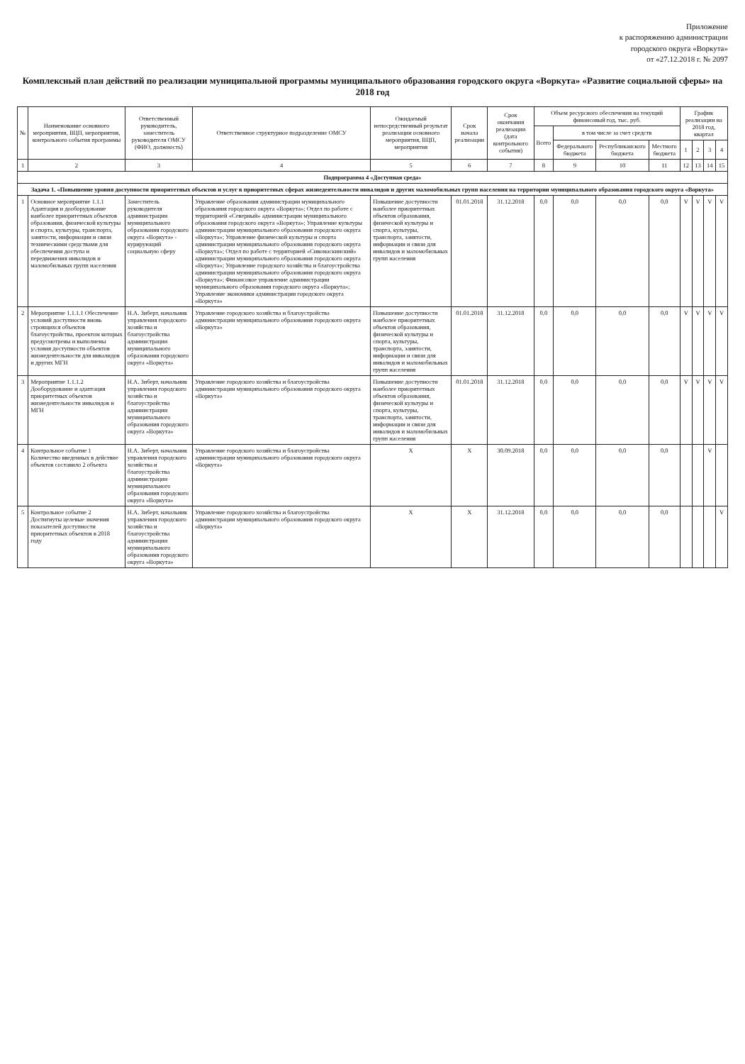Приложение
к распоряжению администрации
городского округа «Воркута»
от «27.12.2018 г. № 2097
Комплексный план действий по реализации муниципальной программы муниципального образования городского округа «Воркута» «Развитие социальной сферы» на 2018 год
| № | Наименование основного мероприятия, ВЦП, мероприятия, контрольного события программы | Ответственный руководитель, заместитель руководителя ОМСУ (ФИО, должность) | Ответственное структурное подразделение ОМСУ | Ожидаемый непосредственный результат реализации основного мероприятия, ВЦП, мероприятия | Срок начала реализации | Срок окончания реализации (дата контрольного события) | Объем ресурсного обеспечения на текущий финансовый год, тыс. руб. | | | | График реализации на 2018 год, квартал | | | |
| --- | --- | --- | --- | --- | --- | --- | --- | --- | --- | --- | --- | --- | --- | --- |
| | | | | | | | Всего | в том числе за счет средств | | | | | | |
| | | | | | | | | Федерального бюджета | Республиканского бюджета | Местного бюджета | 1 | 2 | 3 | 4 |
| 1 | 2 | 3 | 4 | 5 | 6 | 7 | 8 | 9 | 10 | 11 | 12 | 13 | 14 | 15 |
| Подпрограмма 4 «Доступная среда» | | | | | | | | | | | | | | |
| Задача 1. «Повышение уровня доступности приоритетных объектов и услуг в приоритетных сферах жизнедеятельности инвалидов и других маломобильных групп населения на территории муниципального образования городского округа «Воркута» | | | | | | | | | | | | | | |
| 1 | Основное мероприятие 1.1.1 Адаптация и дооборудование наиболее приоритетных объектов образования, физической культуры и спорта, культуры, транспорта, занятости, информации и связи техническими средствами для обеспечения доступа и передвижения инвалидов и маломобильных групп населения | Заместитель руководителя администрации муниципального образования городского округа «Воркута» - курирующий социальную сферу | Управление образования администрации муниципального образования городского округа «Воркута»; Отдел по работе с территорией «Северный» администрации муниципального образования городского округа «Воркута»; Управление культуры администрации муниципального образования городского округа «Воркута»; Управление физической культуры и спорта администрации муниципального образования городского округа «Воркута»; Отдел по работе с территорией «Сивомаскинский» администрации муниципального образования городского округа «Воркута»; Управление городского хозяйства и благоустройства администрации муниципального образования городского округа «Воркута»; Финансовое управление администрации муниципального образования городского округа «Воркута»; Управление экономики администрации городского округа «Воркута» | Повышение доступности наиболее приоритетных объектов образования, физической культуры и спорта, культуры, транспорта, занятости, информации и связи для инвалидов и маломобильных групп населения | 01.01.2018 | 31.12.2018 | 0,0 | 0,0 | 0,0 | 0,0 | V | V | V | V |
| 2 | Мероприятие 1.1.1.1 Обеспечение условий доступности вновь строящихся объектов благоустройства, проектом которых предусмотрены и выполнены условия доступности объектов жизнедеятельности для инвалидов и других МГН | Н.А. Зиберт, начальник управления городского хозяйства и благоустройства администрации муниципального образования городского округа «Воркута» | Управление городского хозяйства и благоустройства администрации муниципального образования городского округа «Воркута» | Повышение доступности наиболее приоритетных объектов образования, физической культуры и спорта, культуры, транспорта, занятости, информации и связи для инвалидов и маломобильных групп населения | 01.01.2018 | 31.12.2018 | 0,0 | 0,0 | 0,0 | 0,0 | V | V | V | V |
| 3 | Мероприятие 1.1.1.2 Дооборудование и адаптация приоритетных объектов жизнедеятельности инвалидов и МГН | Н.А. Зиберт, начальник управления городского хозяйства и благоустройства администрации муниципального образования городского округа «Воркута» | Управление городского хозяйства и благоустройства администрации муниципального образования городского округа «Воркута» | Повышение доступности наиболее приоритетных объектов образования, физической культуры и спорта, культуры, транспорта, занятости, информации и связи для инвалидов и маломобильных групп населения | 01.01.2018 | 31.12.2018 | 0,0 | 0,0 | 0,0 | 0,0 | V | V | V | V |
| 4 | Контрольное событие 1 Количество введенных в действие объектов составило 2 объекта | Н.А. Зиберт, начальник управления городского хозяйства и благоустройства администрации муниципального образования городского округа «Воркута» | Управление городского хозяйства и благоустройства администрации муниципального образования городского округа «Воркута» | Х | Х | 30.09.2018 | 0,0 | 0,0 | 0,0 | 0,0 | | | V | |
| 5 | Контрольное событие 2 Достигнуты целевые значения показателей доступности приоритетных объектов в 2018 году | Н.А. Зиберт, начальник управления городского хозяйства и благоустройства администрации муниципального образования городского округа «Воркута» | Управление городского хозяйства и благоустройства администрации муниципального образования городского округа «Воркута» | Х | Х | 31.12.2018 | 0,0 | 0,0 | 0,0 | 0,0 | | | | V |